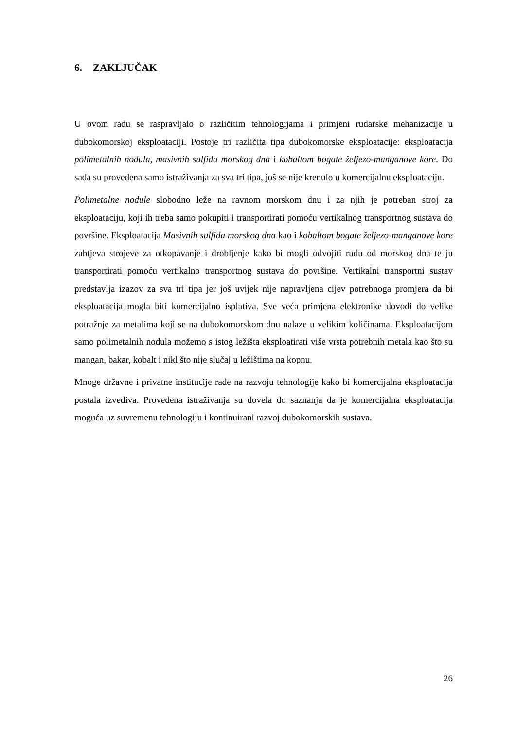6. ZAKLJUČAK
U ovom radu se raspravljalo o različitim tehnologijama i primjeni rudarske mehanizacije u dubokomorskoj eksploataciji. Postoje tri različita tipa dubokomorske eksploatacije: eksploatacija polimetalnih nodula, masivnih sulfida morskog dna i kobaltom bogate željezo-manganove kore. Do sada su provedena samo istraživanja za sva tri tipa, još se nije krenulo u komercijalnu eksploataciju.
Polimetalne nodule slobodno leže na ravnom morskom dnu i za njih je potreban stroj za eksploataciju, koji ih treba samo pokupiti i transportirati pomoću vertikalnog transportnog sustava do površine. Eksploatacija Masivnih sulfida morskog dna kao i kobaltom bogate željezo-manganove kore zahtjeva strojeve za otkopavanje i drobljenje kako bi mogli odvojiti rudu od morskog dna te ju transportirati pomoću vertikalno transportnog sustava do površine. Vertikalni transportni sustav predstavlja izazov za sva tri tipa jer još uvijek nije napravljena cijev potrebnoga promjera da bi eksploatacija mogla biti komercijalno isplativa. Sve veća primjena elektronike dovodi do velike potražnje za metalima koji se na dubokomorskom dnu nalaze u velikim količinama. Eksploatacijom samo polimetalnih nodula možemo s istog ležišta eksploatirati više vrsta potrebnih metala kao što su mangan, bakar, kobalt i nikl što nije slučaj u ležištima na kopnu.
Mnoge državne i privatne institucije rade na razvoju tehnologije kako bi komercijalna eksploatacija postala izvediva. Provedena istraživanja su dovela do saznanja da je komercijalna eksploatacija moguća uz suvremenu tehnologiju i kontinuirani razvoj dubokomorskih sustava.
26